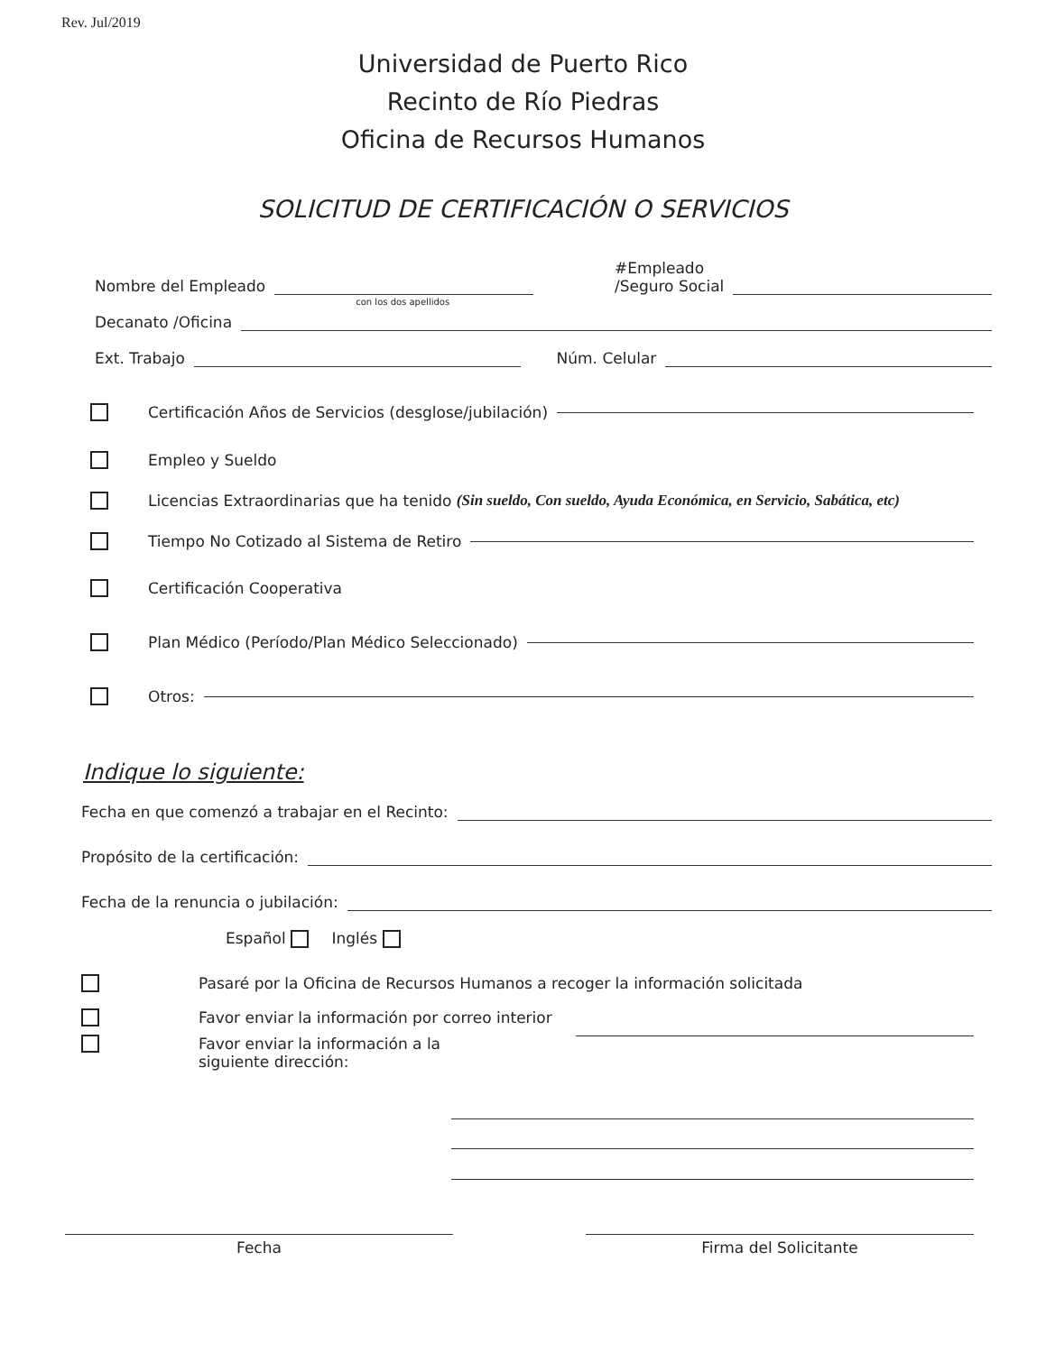Rev. Jul/2019
Universidad de Puerto Rico
Recinto de Río Piedras
Oficina de Recursos Humanos
SOLICITUD DE CERTIFICACIÓN O SERVICIOS
Nombre del Empleado
con los dos apellidos
#Empleado
/Seguro Social
Decanato /Oficina
Ext. Trabajo Núm. Celular
Certificación Años de Servicios (desglose/jubilación)
Empleo y Sueldo
Licencias Extraordinarias que ha tenido (Sin sueldo, Con sueldo, Ayuda Económica, en Servicio, Sabática, etc)
Tiempo No Cotizado al Sistema de Retiro
Certificación Cooperativa
Plan Médico (Período/Plan Médico Seleccionado)
Otros:
Indique lo siguiente:
Fecha en que comenzó a trabajar en el Recinto:
Propósito de la certificación:
Fecha de la renuncia o jubilación:
Español Inglés
Pasaré por la Oficina de Recursos Humanos a recoger la información solicitada
Favor enviar la información por correo interior
Favor enviar la información a la
siguiente dirección:
Fecha Firma del Solicitante